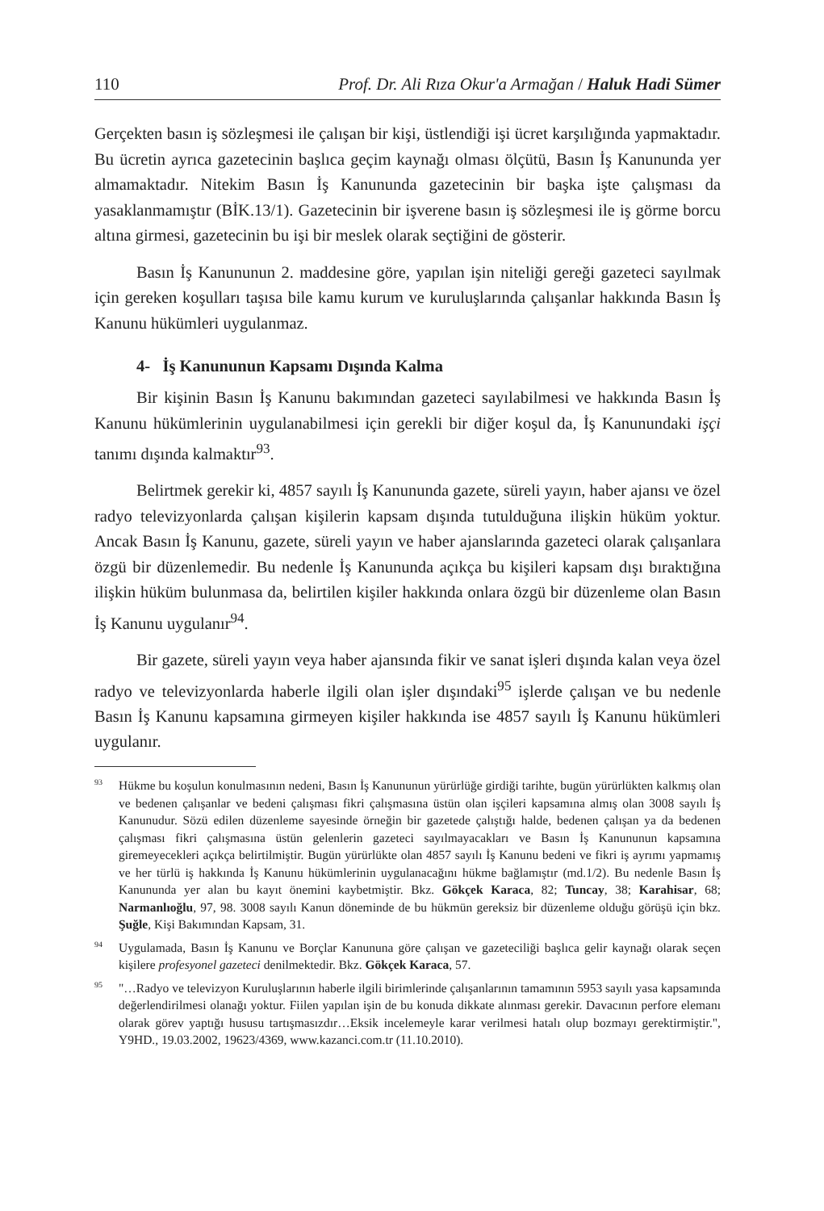110 Prof. Dr. Ali Rıza Okur'a Armağan / Haluk Hadi Sümer
Gerçekten basın iş sözleşmesi ile çalışan bir kişi, üstlendiği işi ücret karşılığında yapmaktadır. Bu ücretin ayrıca gazetecinin başlıca geçim kaynağı olması ölçütü, Basın İş Kanununda yer almamaktadır. Nitekim Basın İş Kanununda gazetecinin bir başka işte çalışması da yasaklanmamıştır (BİK.13/1). Gazetecinin bir işverene basın iş sözleşmesi ile iş görme borcu altına girmesi, gazetecinin bu işi bir meslek olarak seçtiğini de gösterir.
Basın İş Kanununun 2. maddesine göre, yapılan işin niteliği gereği gazeteci sayılmak için gereken koşulları taşısa bile kamu kurum ve kuruluşlarında çalışanlar hakkında Basın İş Kanunu hükümleri uygulanmaz.
4- İş Kanununun Kapsamı Dışında Kalma
Bir kişinin Basın İş Kanunu bakımından gazeteci sayılabilmesi ve hakkında Basın İş Kanunu hükümlerinin uygulanabilmesi için gerekli bir diğer koşul da, İş Kanunundaki işçi tanımı dışında kalmaktır<sup>93</sup>.
Belirtmek gerekir ki, 4857 sayılı İş Kanununda gazete, süreli yayın, haber ajansı ve özel radyo televizyonlarda çalışan kişilerin kapsam dışında tutulduğuna ilişkin hüküm yoktur. Ancak Basın İş Kanunu, gazete, süreli yayın ve haber ajanslarında gazeteci olarak çalışanlara özgü bir düzenlemedir. Bu nedenle İş Kanununda açıkça bu kişileri kapsam dışı bıraktığına ilişkin hüküm bulunmasa da, belirtilen kişiler hakkında onlara özgü bir düzenleme olan Basın İş Kanunu uygulanır<sup>94</sup>.
Bir gazete, süreli yayın veya haber ajansında fikir ve sanat işleri dışında kalan veya özel radyo ve televizyonlarda haberle ilgili olan işler dışındaki<sup>95</sup> işlerde çalışan ve bu nedenle Basın İş Kanunu kapsamına girmeyen kişiler hakkında ise 4857 sayılı İş Kanunu hükümleri uygulanır.
<sup>93</sup>Hükme bu koşulun konulmasının nedeni, Basın İş Kanununun yürürlüğe girdiği tarihte, bugün yürürlükten kalkmış olan ve bedenen çalışanlar ve bedeni çalışması fikri çalışmasına üstün olan işçileri kapsamına almış olan 3008 sayılı İş Kanunudur. Sözü edilen düzenleme sayesinde örneğin bir gazetede çalıştığı halde, bedenen çalışan ya da bedenen çalışması fikri çalışmasına üstün gelenlerin gazeteci sayılmayacakları ve Basın İş Kanununun kapsamına giremeyecekleri açıkça belirtilmiştir. Bugün yürürlükte olan 4857 sayılı İş Kanunu bedeni ve fikri iş ayrımı yapmamış ve her türlü iş hakkında İş Kanunu hükümlerinin uygulanacağını hükme bağlamıştır (md.1/2). Bu nedenle Basın İş Kanununda yer alan bu kayıt önemini kaybetmiştir. Bkz. Gökçek Karaca, 82; Tuncay, 38; Karahisar, 68; Narmanlıoğlu, 97, 98. 3008 sayılı Kanun döneminde de bu hükmün gereksiz bir düzenleme olduğu görüşü için bkz. Şuğle, Kişi Bakımından Kapsam, 31.
<sup>94</sup> Uygulamada, Basın İş Kanunu ve Borçlar Kanununa göre çalışan ve gazeteciliği başlıca gelir kaynağı olarak seçen kişilere profesyonel gazeteci denilmektedir. Bkz. Gökçek Karaca, 57.
<sup>95</sup> "…Radyo ve televizyon Kuruluşlarının haberle ilgili birimlerinde çalışanlarının tamamının 5953 sayılı yasa kapsamında değerlendirilmesi olanağı yoktur. Fiilen yapılan işin de bu konuda dikkate alınması gerekir. Davacının perfore elemanı olarak görev yaptığı hususu tartışmasızdır…Eksik incelemeyle karar verilmesi hatalı olup bozmayı gerektirmiştir.", Y9HD., 19.03.2002, 19623/4369, www.kazanci.com.tr (11.10.2010).